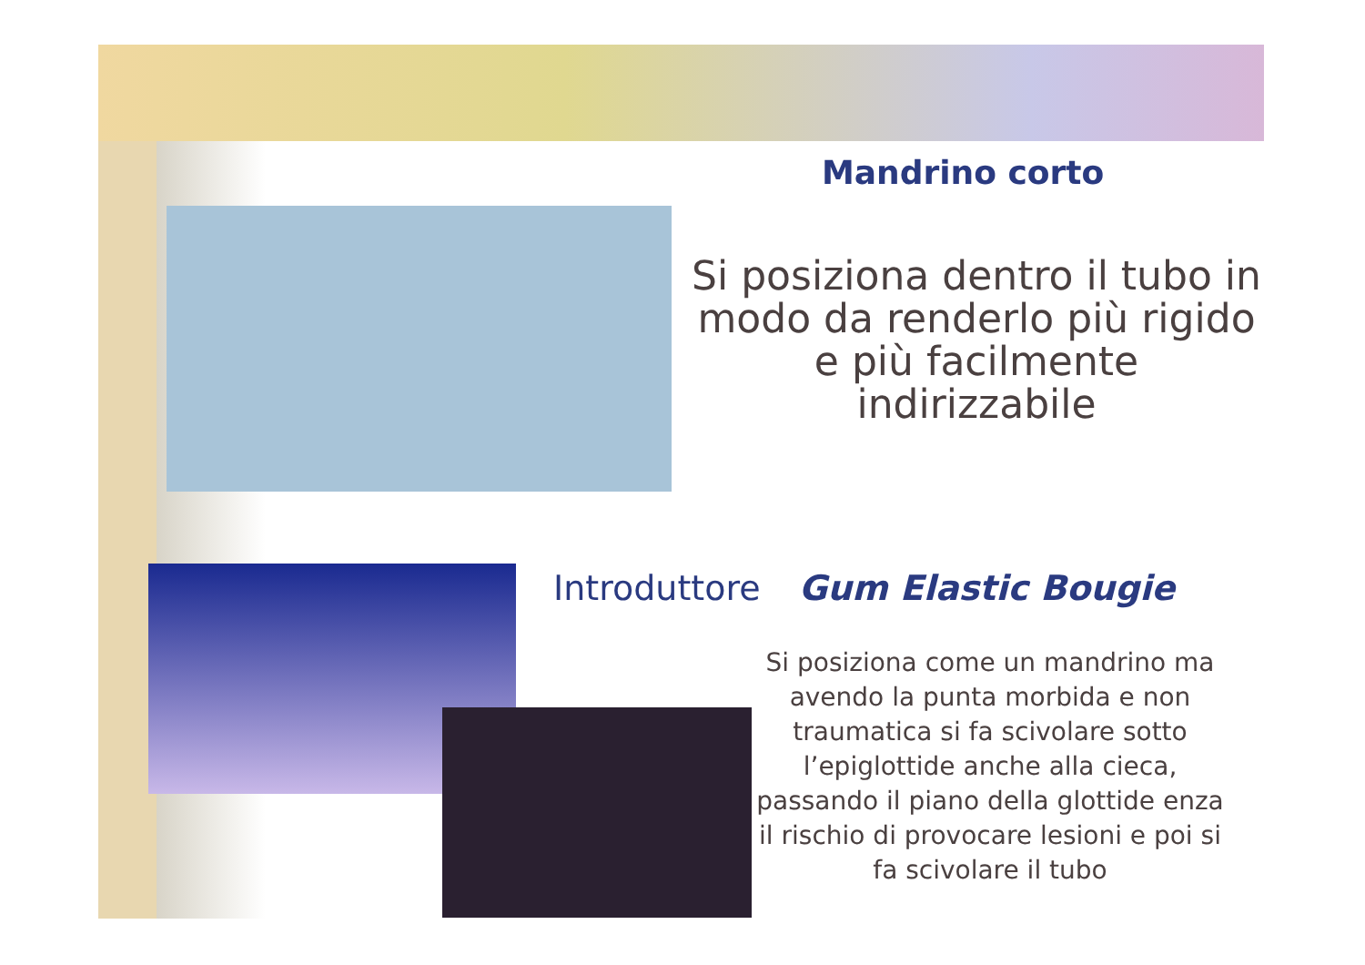Mandrino corto
Si posiziona dentro il tubo in modo da renderlo più rigido e più facilmente indirizzabile
Introduttore Gum Elastic Bougie
Si posiziona come un mandrino ma avendo la punta morbida e non traumatica si fa scivolare sotto l’epiglottide anche alla cieca, passando il piano della glottide enza il rischio di provocare lesioni e poi si fa scivolare il tubo